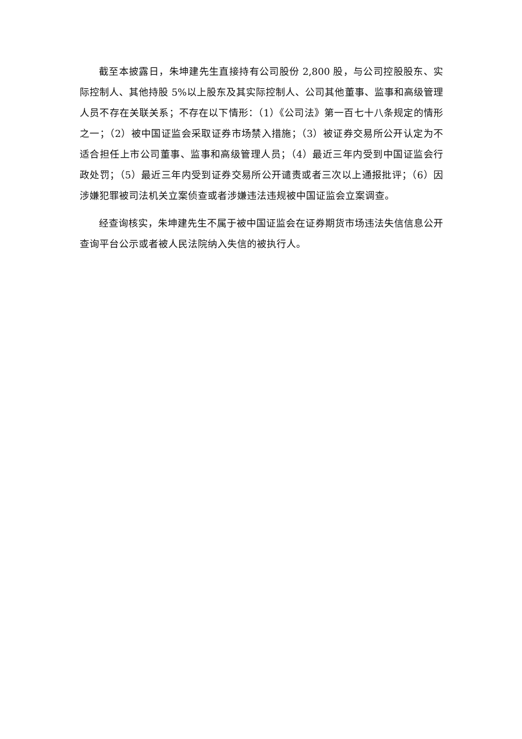截至本披露日，朱坤建先生直接持有公司股份 2,800 股，与公司控股股东、实际控制人、其他持股 5%以上股东及其实际控制人、公司其他董事、监事和高级管理人员不存在关联关系；不存在以下情形：（1）《公司法》第一百七十八条规定的情形之一；（2）被中国证监会采取证券市场禁入措施；（3）被证券交易所公开认定为不适合担任上市公司董事、监事和高级管理人员；（4）最近三年内受到中国证监会行政处罚；（5）最近三年内受到证券交易所公开谴责或者三次以上通报批评；（6）因涉嫌犯罪被司法机关立案侦查或者涉嫌违法违规被中国证监会立案调查。
经查询核实，朱坤建先生不属于被中国证监会在证券期货市场违法失信信息公开查询平台公示或者被人民法院纳入失信的被执行人。